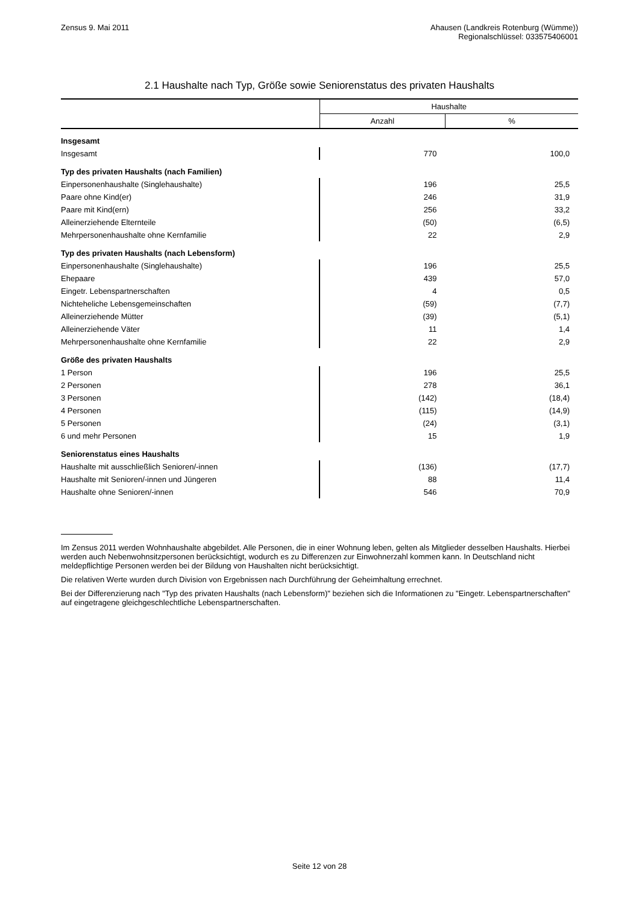Zensus 9. Mai 2011 Ahausen (Landkreis Rotenburg (Wümme))
Regionalschlüssel: 033575406001
2.1 Haushalte nach Typ, Größe sowie Seniorenstatus des privaten Haushalts
| | Haushalte | |
| --- | --- | --- |
| | Anzahl | % |
| Insgesamt | | |
| Insgesamt | 770 | 100,0 |
| Typ des privaten Haushalts (nach Familien) | | |
| Einpersonenhaushalte (Singlehaushalte) | 196 | 25,5 |
| Paare ohne Kind(er) | 246 | 31,9 |
| Paare mit Kind(ern) | 256 | 33,2 |
| Alleinerziehende Elternteile | (50) | (6,5) |
| Mehrpersonenhaushalte ohne Kernfamilie | 22 | 2,9 |
| Typ des privaten Haushalts (nach Lebensform) | | |
| Einpersonenhaushalte (Singlehaushalte) | 196 | 25,5 |
| Ehepaare | 439 | 57,0 |
| Eingetr. Lebenspartnerschaften | 4 | 0,5 |
| Nichteheliche Lebensgemeinschaften | (59) | (7,7) |
| Alleinerziehende Mütter | (39) | (5,1) |
| Alleinerziehende Väter | 11 | 1,4 |
| Mehrpersonenhaushalte ohne Kernfamilie | 22 | 2,9 |
| Größe des privaten Haushalts | | |
| 1 Person | 196 | 25,5 |
| 2 Personen | 278 | 36,1 |
| 3 Personen | (142) | (18,4) |
| 4 Personen | (115) | (14,9) |
| 5 Personen | (24) | (3,1) |
| 6 und mehr Personen | 15 | 1,9 |
| Seniorenstatus eines Haushalts | | |
| Haushalte mit ausschließlich Senioren/-innen | (136) | (17,7) |
| Haushalte mit Senioren/-innen und Jüngeren | 88 | 11,4 |
| Haushalte ohne Senioren/-innen | 546 | 70,9 |
Im Zensus 2011 werden Wohnhaushalte abgebildet. Alle Personen, die in einer Wohnung leben, gelten als Mitglieder desselben Haushalts. Hierbei werden auch Nebenwohnsitzpersonen berücksichtigt, wodurch es zu Differenzen zur Einwohnerzahl kommen kann. In Deutschland nicht meldepflichtige Personen werden bei der Bildung von Haushalten nicht berücksichtigt.
Die relativen Werte wurden durch Division von Ergebnissen nach Durchführung der Geheimhaltung errechnet.
Bei der Differenzierung nach "Typ des privaten Haushalts (nach Lebensform)" beziehen sich die Informationen zu "Eingetr. Lebenspartnerschaften" auf eingetragene gleichgeschlechtliche Lebenspartnerschaften.
Seite 12 von 28